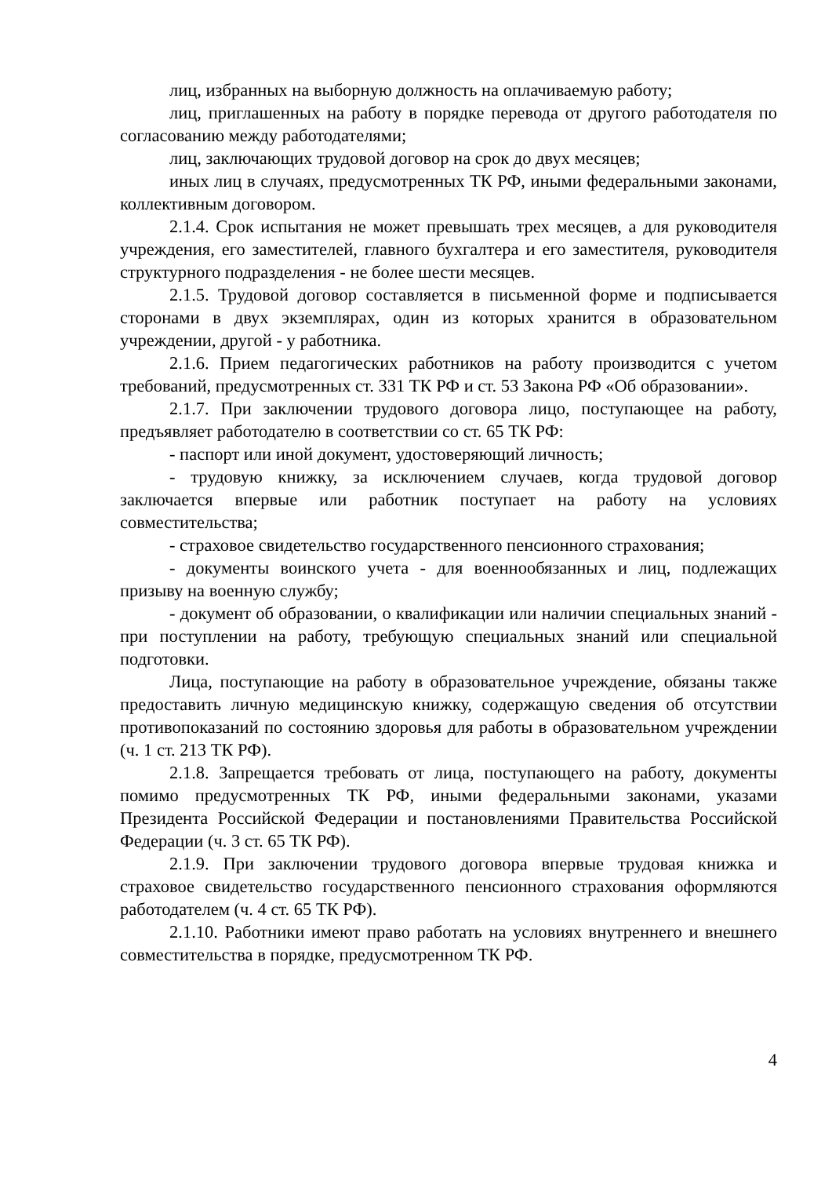лиц, избранных на выборную должность на оплачиваемую работу;
лиц, приглашенных на работу в порядке перевода от другого работодателя по согласованию между работодателями;
лиц, заключающих трудовой договор на срок до двух месяцев;
иных лиц в случаях, предусмотренных ТК РФ, иными федеральными законами, коллективным договором.
2.1.4. Срок испытания не может превышать трех месяцев, а для руководителя учреждения, его заместителей, главного бухгалтера и его заместителя, руководителя структурного подразделения - не более шести месяцев.
2.1.5. Трудовой договор составляется в письменной форме и подписывается сторонами в двух экземплярах, один из которых хранится в образовательном учреждении, другой - у работника.
2.1.6. Прием педагогических работников на работу производится с учетом требований, предусмотренных ст. 331 ТК РФ и ст. 53 Закона РФ «Об образовании».
2.1.7. При заключении трудового договора лицо, поступающее на работу, предъявляет работодателю в соответствии со ст. 65 ТК РФ:
- паспорт или иной документ, удостоверяющий личность;
- трудовую книжку, за исключением случаев, когда трудовой договор заключается впервые или работник поступает на работу на условиях совместительства;
- страховое свидетельство государственного пенсионного страхования;
- документы воинского учета - для военнообязанных и лиц, подлежащих призыву на военную службу;
- документ об образовании, о квалификации или наличии специальных знаний - при поступлении на работу, требующую специальных знаний или специальной подготовки.
Лица, поступающие на работу в образовательное учреждение, обязаны также предоставить личную медицинскую книжку, содержащую сведения об отсутствии противопоказаний по состоянию здоровья для работы в образовательном учреждении (ч. 1 ст. 213 ТК РФ).
2.1.8. Запрещается требовать от лица, поступающего на работу, документы помимо предусмотренных ТК РФ, иными федеральными законами, указами Президента Российской Федерации и постановлениями Правительства Российской Федерации (ч. 3 ст. 65 ТК РФ).
2.1.9. При заключении трудового договора впервые трудовая книжка и страховое свидетельство государственного пенсионного страхования оформляются работодателем (ч. 4 ст. 65 ТК РФ).
2.1.10. Работники имеют право работать на условиях внутреннего и внешнего совместительства в порядке, предусмотренном ТК РФ.
4